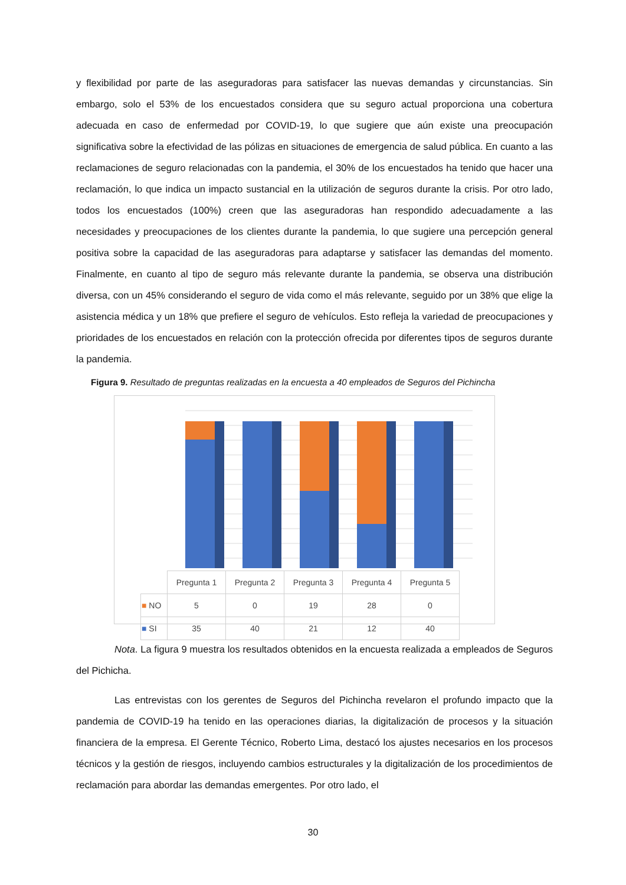y flexibilidad por parte de las aseguradoras para satisfacer las nuevas demandas y circunstancias. Sin embargo, solo el 53% de los encuestados considera que su seguro actual proporciona una cobertura adecuada en caso de enfermedad por COVID-19, lo que sugiere que aún existe una preocupación significativa sobre la efectividad de las pólizas en situaciones de emergencia de salud pública. En cuanto a las reclamaciones de seguro relacionadas con la pandemia, el 30% de los encuestados ha tenido que hacer una reclamación, lo que indica un impacto sustancial en la utilización de seguros durante la crisis. Por otro lado, todos los encuestados (100%) creen que las aseguradoras han respondido adecuadamente a las necesidades y preocupaciones de los clientes durante la pandemia, lo que sugiere una percepción general positiva sobre la capacidad de las aseguradoras para adaptarse y satisfacer las demandas del momento. Finalmente, en cuanto al tipo de seguro más relevante durante la pandemia, se observa una distribución diversa, con un 45% considerando el seguro de vida como el más relevante, seguido por un 38% que elige la asistencia médica y un 18% que prefiere el seguro de vehículos. Esto refleja la variedad de preocupaciones y prioridades de los encuestados en relación con la protección ofrecida por diferentes tipos de seguros durante la pandemia.
Figura 9. Resultado de preguntas realizadas en la encuesta a 40 empleados de Seguros del Pichincha
| | Pregunta 1 | Pregunta 2 | Pregunta 3 | Pregunta 4 | Pregunta 5 |
| ■ NO | 5 | 0 | 19 | 28 | 0 |
| ■ SI | 35 | 40 | 21 | 12 | 40 |
Nota. La figura 9 muestra los resultados obtenidos en la encuesta realizada a empleados de Seguros del Pichicha.
Las entrevistas con los gerentes de Seguros del Pichincha revelaron el profundo impacto que la pandemia de COVID-19 ha tenido en las operaciones diarias, la digitalización de procesos y la situación financiera de la empresa. El Gerente Técnico, Roberto Lima, destacó los ajustes necesarios en los procesos técnicos y la gestión de riesgos, incluyendo cambios estructurales y la digitalización de los procedimientos de reclamación para abordar las demandas emergentes. Por otro lado, el
30